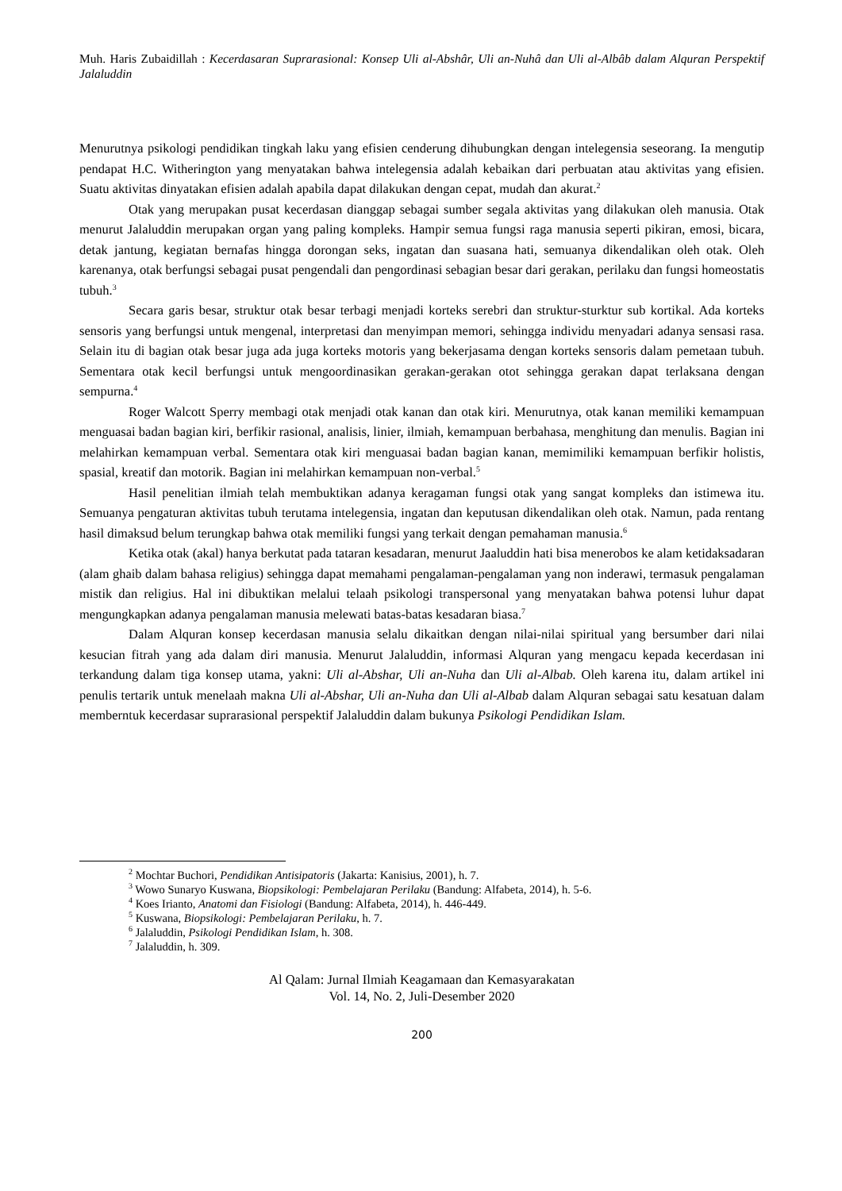Muh. Haris Zubaidillah : Kecerdasaran Suprarasional: Konsep Uli al-Abshâr, Uli an-Nuhâ dan Uli al-Albâb dalam Alquran Perspektif Jalaluddin
Menurutnya psikologi pendidikan tingkah laku yang efisien cenderung dihubungkan dengan intelegensia seseorang. Ia mengutip pendapat H.C. Witherington yang menyatakan bahwa intelegensia adalah kebaikan dari perbuatan atau aktivitas yang efisien. Suatu aktivitas dinyatakan efisien adalah apabila dapat dilakukan dengan cepat, mudah dan akurat.<sup>2</sup>
Otak yang merupakan pusat kecerdasan dianggap sebagai sumber segala aktivitas yang dilakukan oleh manusia. Otak menurut Jalaluddin merupakan organ yang paling kompleks. Hampir semua fungsi raga manusia seperti pikiran, emosi, bicara, detak jantung, kegiatan bernafas hingga dorongan seks, ingatan dan suasana hati, semuanya dikendalikan oleh otak. Oleh karenanya, otak berfungsi sebagai pusat pengendali dan pengordinasi sebagian besar dari gerakan, perilaku dan fungsi homeostatis tubuh.<sup>3</sup>
Secara garis besar, struktur otak besar terbagi menjadi korteks serebri dan struktur-sturktur sub kortikal. Ada korteks sensoris yang berfungsi untuk mengenal, interpretasi dan menyimpan memori, sehingga individu menyadari adanya sensasi rasa. Selain itu di bagian otak besar juga ada juga korteks motoris yang bekerjasama dengan korteks sensoris dalam pemetaan tubuh. Sementara otak kecil berfungsi untuk mengoordinasikan gerakan-gerakan otot sehingga gerakan dapat terlaksana dengan sempurna.<sup>4</sup>
Roger Walcott Sperry membagi otak menjadi otak kanan dan otak kiri. Menurutnya, otak kanan memiliki kemampuan menguasai badan bagian kiri, berfikir rasional, analisis, linier, ilmiah, kemampuan berbahasa, menghitung dan menulis. Bagian ini melahirkan kemampuan verbal. Sementara otak kiri menguasai badan bagian kanan, memimiliki kemampuan berfikir holistis, spasial, kreatif dan motorik. Bagian ini melahirkan kemampuan non-verbal.<sup>5</sup>
Hasil penelitian ilmiah telah membuktikan adanya keragaman fungsi otak yang sangat kompleks dan istimewa itu. Semuanya pengaturan aktivitas tubuh terutama intelegensia, ingatan dan keputusan dikendalikan oleh otak. Namun, pada rentang hasil dimaksud belum terungkap bahwa otak memiliki fungsi yang terkait dengan pemahaman manusia.<sup>6</sup>
Ketika otak (akal) hanya berkutat pada tataran kesadaran, menurut Jaaluddin hati bisa menerobos ke alam ketidaksadaran (alam ghaib dalam bahasa religius) sehingga dapat memahami pengalaman-pengalaman yang non inderawi, termasuk pengalaman mistik dan religius. Hal ini dibuktikan melalui telaah psikologi transpersonal yang menyatakan bahwa potensi luhur dapat mengungkapkan adanya pengalaman manusia melewati batas-batas kesadaran biasa.<sup>7</sup>
Dalam Alquran konsep kecerdasan manusia selalu dikaitkan dengan nilai-nilai spiritual yang bersumber dari nilai kesucian fitrah yang ada dalam diri manusia. Menurut Jalaluddin, informasi Alquran yang mengacu kepada kecerdasan ini terkandung dalam tiga konsep utama, yakni: Uli al-Abshar, Uli an-Nuha dan Uli al-Albab. Oleh karena itu, dalam artikel ini penulis tertarik untuk menelaah makna Uli al-Abshar, Uli an-Nuha dan Uli al-Albab dalam Alquran sebagai satu kesatuan dalam memberntuk kecerdasar suprarasional perspektif Jalaluddin dalam bukunya Psikologi Pendidikan Islam.
<sup>2</sup> Mochtar Buchori, Pendidikan Antisipatoris (Jakarta: Kanisius, 2001), h. 7.
<sup>3</sup> Wowo Sunaryo Kuswana, Biopsikologi: Pembelajaran Perilaku (Bandung: Alfabeta, 2014), h. 5-6.
<sup>4</sup> Koes Irianto, Anatomi dan Fisiologi (Bandung: Alfabeta, 2014), h. 446-449.
<sup>5</sup> Kuswana, Biopsikologi: Pembelajaran Perilaku, h. 7.
<sup>6</sup> Jalaluddin, Psikologi Pendidikan Islam, h. 308.
<sup>7</sup> Jalaluddin, h. 309.
Al Qalam: Jurnal Ilmiah Keagamaan dan Kemasyarakatan
Vol. 14, No. 2, Juli-Desember 2020
200